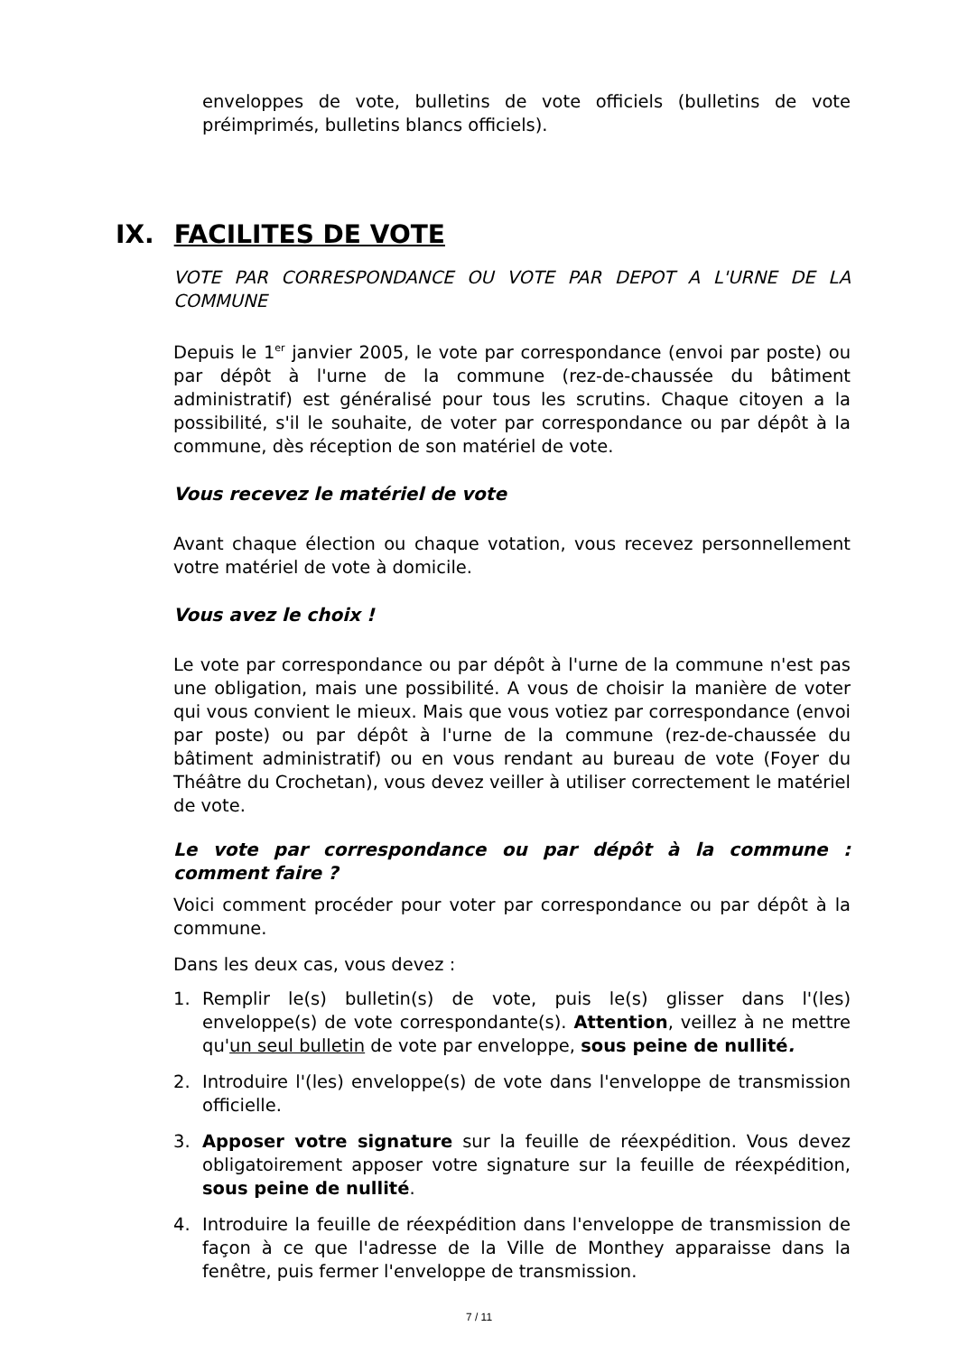enveloppes de vote, bulletins de vote officiels (bulletins de vote préimprimés, bulletins blancs officiels).
IX. FACILITES DE VOTE
VOTE PAR CORRESPONDANCE OU VOTE PAR DEPOT A L'URNE DE LA COMMUNE
Depuis le 1<sup>er</sup> janvier 2005, le vote par correspondance (envoi par poste) ou par dépôt à l'urne de la commune (rez-de-chaussée du bâtiment administratif) est généralisé pour tous les scrutins. Chaque citoyen a la possibilité, s'il le souhaite, de voter par correspondance ou par dépôt à la commune, dès réception de son matériel de vote.
Vous recevez le matériel de vote
Avant chaque élection ou chaque votation, vous recevez personnellement votre matériel de vote à domicile.
Vous avez le choix !
Le vote par correspondance ou par dépôt à l'urne de la commune n'est pas une obligation, mais une possibilité. A vous de choisir la manière de voter qui vous convient le mieux. Mais que vous votiez par correspondance (envoi par poste) ou par dépôt à l'urne de la commune (rez-de-chaussée du bâtiment administratif) ou en vous rendant au bureau de vote (Foyer du Théâtre du Crochetan), vous devez veiller à utiliser correctement le matériel de vote.
Le vote par correspondance ou par dépôt à la commune : comment faire ?
Voici comment procéder pour voter par correspondance ou par dépôt à la commune.
Dans les deux cas, vous devez :
1. Remplir le(s) bulletin(s) de vote, puis le(s) glisser dans l'(les) enveloppe(s) de vote correspondante(s). Attention, veillez à ne mettre qu'un seul bulletin de vote par enveloppe, sous peine de nullité.
2. Introduire l'(les) enveloppe(s) de vote dans l'enveloppe de transmission officielle.
3. Apposer votre signature sur la feuille de réexpédition. Vous devez obligatoirement apposer votre signature sur la feuille de réexpédition, sous peine de nullité.
4. Introduire la feuille de réexpédition dans l'enveloppe de transmission de façon à ce que l'adresse de la Ville de Monthey apparaisse dans la fenêtre, puis fermer l'enveloppe de transmission.
7 / 11